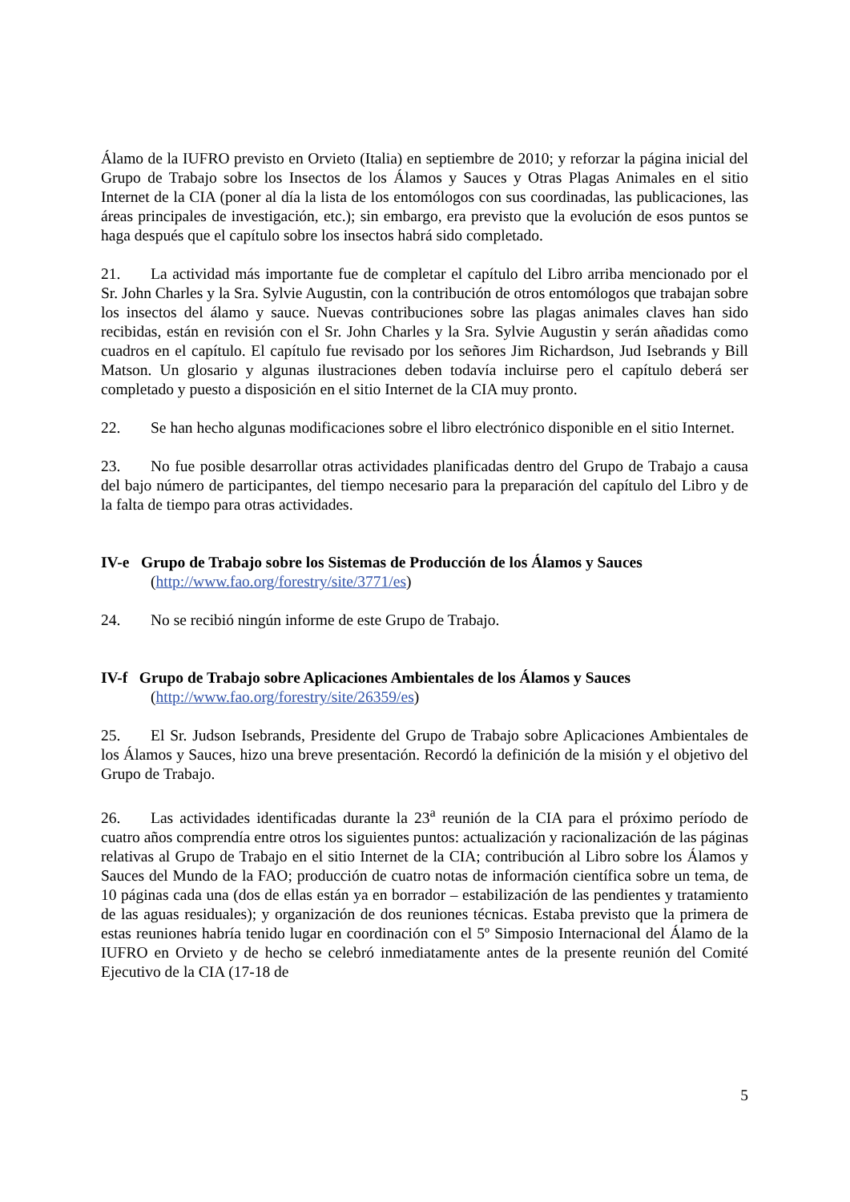Álamo de la IUFRO previsto en Orvieto (Italia) en septiembre de 2010; y reforzar la página inicial del Grupo de Trabajo sobre los Insectos de los Álamos y Sauces y Otras Plagas Animales en el sitio Internet de la CIA (poner al día la lista de los entomólogos con sus coordinadas, las publicaciones, las áreas principales de investigación, etc.); sin embargo, era previsto que la evolución de esos puntos se haga después que el capítulo sobre los insectos habrá sido completado.
21. La actividad más importante fue de completar el capítulo del Libro arriba mencionado por el Sr. John Charles y la Sra. Sylvie Augustin, con la contribución de otros entomólogos que trabajan sobre los insectos del álamo y sauce. Nuevas contribuciones sobre las plagas animales claves han sido recibidas, están en revisión con el Sr. John Charles y la Sra. Sylvie Augustin y serán añadidas como cuadros en el capítulo. El capítulo fue revisado por los señores Jim Richardson, Jud Isebrands y Bill Matson. Un glosario y algunas ilustraciones deben todavía incluirse pero el capítulo deberá ser completado y puesto a disposición en el sitio Internet de la CIA muy pronto.
22. Se han hecho algunas modificaciones sobre el libro electrónico disponible en el sitio Internet.
23. No fue posible desarrollar otras actividades planificadas dentro del Grupo de Trabajo a causa del bajo número de participantes, del tiempo necesario para la preparación del capítulo del Libro y de la falta de tiempo para otras actividades.
IV-e Grupo de Trabajo sobre los Sistemas de Producción de los Álamos y Sauces
(http://www.fao.org/forestry/site/3771/es)
24. No se recibió ningún informe de este Grupo de Trabajo.
IV-f Grupo de Trabajo sobre Aplicaciones Ambientales de los Álamos y Sauces
(http://www.fao.org/forestry/site/26359/es)
25. El Sr. Judson Isebrands, Presidente del Grupo de Trabajo sobre Aplicaciones Ambientales de los Álamos y Sauces, hizo una breve presentación. Recordó la definición de la misión y el objetivo del Grupo de Trabajo.
26. Las actividades identificadas durante la 23<sup>a</sup> reunión de la CIA para el próximo período de cuatro años comprendía entre otros los siguientes puntos: actualización y racionalización de las páginas relativas al Grupo de Trabajo en el sitio Internet de la CIA; contribución al Libro sobre los Álamos y Sauces del Mundo de la FAO; producción de cuatro notas de información científica sobre un tema, de 10 páginas cada una (dos de ellas están ya en borrador – estabilización de las pendientes y tratamiento de las aguas residuales); y organización de dos reuniones técnicas. Estaba previsto que la primera de estas reuniones habría tenido lugar en coordinación con el 5º Simposio Internacional del Álamo de la IUFRO en Orvieto y de hecho se celebró inmediatamente antes de la presente reunión del Comité Ejecutivo de la CIA (17-18 de
5